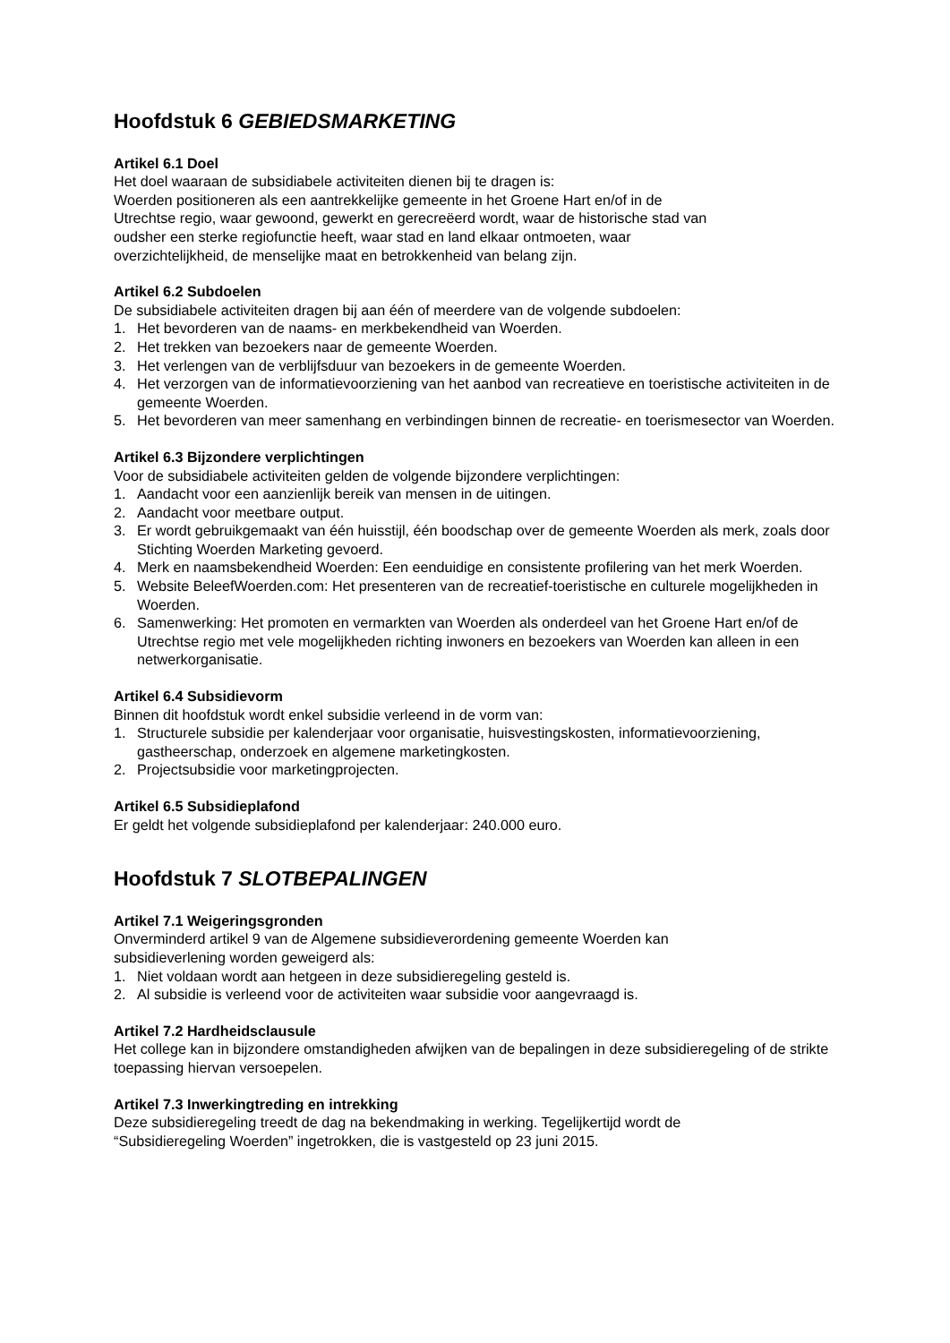Hoofdstuk 6 GEBIEDSMARKETING
Artikel 6.1 Doel
Het doel waaraan de subsidiabele activiteiten dienen bij te dragen is:
Woerden positioneren als een aantrekkelijke gemeente in het Groene Hart en/of in de
Utrechtse regio, waar gewoond, gewerkt en gerecreëerd wordt, waar de historische stad van
oudsher een sterke regiofunctie heeft, waar stad en land elkaar ontmoeten, waar
overzichtelijkheid, de menselijke maat en betrokkenheid van belang zijn.
Artikel 6.2 Subdoelen
De subsidiabele activiteiten dragen bij aan één of meerdere van de volgende subdoelen:
1. Het bevorderen van de naams- en merkbekendheid van Woerden.
2. Het trekken van bezoekers naar de gemeente Woerden.
3. Het verlengen van de verblijfsduur van bezoekers in de gemeente Woerden.
4. Het verzorgen van de informatievoorziening van het aanbod van recreatieve en toeristische activiteiten in de gemeente Woerden.
5. Het bevorderen van meer samenhang en verbindingen binnen de recreatie- en toerismesector van Woerden.
Artikel 6.3 Bijzondere verplichtingen
Voor de subsidiabele activiteiten gelden de volgende bijzondere verplichtingen:
1. Aandacht voor een aanzienlijk bereik van mensen in de uitingen.
2. Aandacht voor meetbare output.
3. Er wordt gebruikgemaakt van één huisstijl, één boodschap over de gemeente Woerden als merk, zoals door Stichting Woerden Marketing gevoerd.
4. Merk en naamsbekendheid Woerden: Een eenduidige en consistente profilering van het merk Woerden.
5. Website BeleefWoerden.com: Het presenteren van de recreatief-toeristische en culturele mogelijkheden in Woerden.
6. Samenwerking: Het promoten en vermarkten van Woerden als onderdeel van het Groene Hart en/of de Utrechtse regio met vele mogelijkheden richting inwoners en bezoekers van Woerden kan alleen in een netwerkorganisatie.
Artikel 6.4 Subsidievorm
Binnen dit hoofdstuk wordt enkel subsidie verleend in de vorm van:
1. Structurele subsidie per kalenderjaar voor organisatie, huisvestingskosten, informatievoorziening, gastheerschap, onderzoek en algemene marketingkosten.
2. Projectsubsidie voor marketingprojecten.
Artikel 6.5 Subsidieplafond
Er geldt het volgende subsidieplafond per kalenderjaar: 240.000 euro.
Hoofdstuk 7 SLOTBEPALINGEN
Artikel 7.1 Weigeringsgronden
Onverminderd artikel 9 van de Algemene subsidieverordening gemeente Woerden kan
subsidieverlening worden geweigerd als:
1. Niet voldaan wordt aan hetgeen in deze subsidieregeling gesteld is.
2. Al subsidie is verleend voor de activiteiten waar subsidie voor aangevraagd is.
Artikel 7.2 Hardheidsclausule
Het college kan in bijzondere omstandigheden afwijken van de bepalingen in deze subsidieregeling of de strikte toepassing hiervan versoepelen.
Artikel 7.3 Inwerkingtreding en intrekking
Deze subsidieregeling treedt de dag na bekendmaking in werking. Tegelijkertijd wordt de
“Subsidieregeling Woerden” ingetrokken, die is vastgesteld op 23 juni 2015.